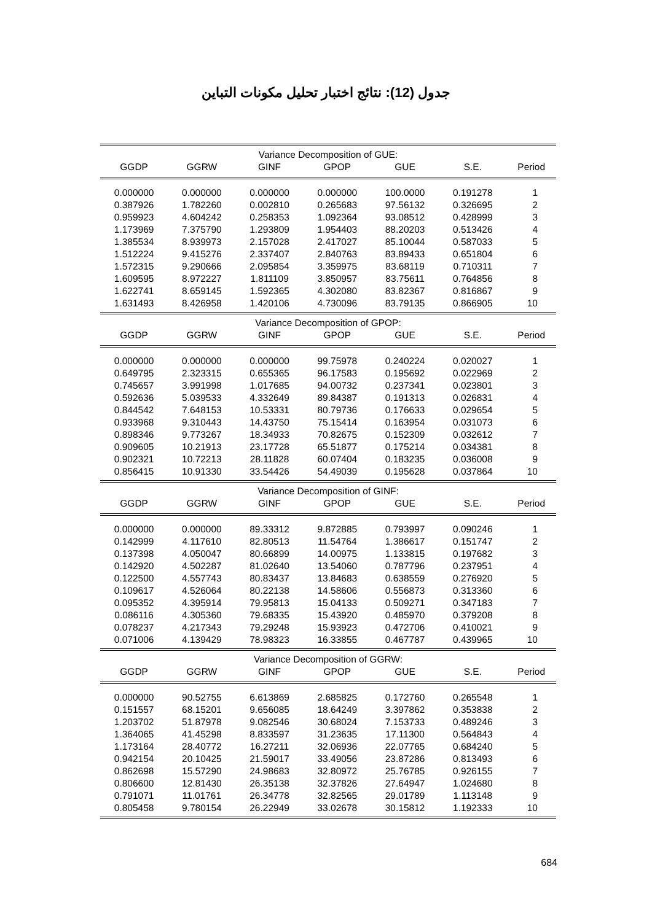جدول (12): نتائج اختبار تحليل مكونات التباين
| Variance Decomposition of GUE: | | | | | | |
| GGDP | GGRW | GINF | GPOP | GUE | S.E. | Period |
| 0.000000 | 0.000000 | 0.000000 | 0.000000 | 100.0000 | 0.191278 | 1 |
| 0.387926 | 1.782260 | 0.002810 | 0.265683 | 97.56132 | 0.326695 | 2 |
| 0.959923 | 4.604242 | 0.258353 | 1.092364 | 93.08512 | 0.428999 | 3 |
| 1.173969 | 7.375790 | 1.293809 | 1.954403 | 88.20203 | 0.513426 | 4 |
| 1.385534 | 8.939973 | 2.157028 | 2.417027 | 85.10044 | 0.587033 | 5 |
| 1.512224 | 9.415276 | 2.337407 | 2.840763 | 83.89433 | 0.651804 | 6 |
| 1.572315 | 9.290666 | 2.095854 | 3.359975 | 83.68119 | 0.710311 | 7 |
| 1.609595 | 8.972227 | 1.811109 | 3.850957 | 83.75611 | 0.764856 | 8 |
| 1.622741 | 8.659145 | 1.592365 | 4.302080 | 83.82367 | 0.816867 | 9 |
| 1.631493 | 8.426958 | 1.420106 | 4.730096 | 83.79135 | 0.866905 | 10 |
| Variance Decomposition of GPOP: | | | | | | |
| GGDP | GGRW | GINF | GPOP | GUE | S.E. | Period |
| 0.000000 | 0.000000 | 0.000000 | 99.75978 | 0.240224 | 0.020027 | 1 |
| 0.649795 | 2.323315 | 0.655365 | 96.17583 | 0.195692 | 0.022969 | 2 |
| 0.745657 | 3.991998 | 1.017685 | 94.00732 | 0.237341 | 0.023801 | 3 |
| 0.592636 | 5.039533 | 4.332649 | 89.84387 | 0.191313 | 0.026831 | 4 |
| 0.844542 | 7.648153 | 10.53331 | 80.79736 | 0.176633 | 0.029654 | 5 |
| 0.933968 | 9.310443 | 14.43750 | 75.15414 | 0.163954 | 0.031073 | 6 |
| 0.898346 | 9.773267 | 18.34933 | 70.82675 | 0.152309 | 0.032612 | 7 |
| 0.909605 | 10.21913 | 23.17728 | 65.51877 | 0.175214 | 0.034381 | 8 |
| 0.902321 | 10.72213 | 28.11828 | 60.07404 | 0.183235 | 0.036008 | 9 |
| 0.856415 | 10.91330 | 33.54426 | 54.49039 | 0.195628 | 0.037864 | 10 |
| Variance Decomposition of GINF: | | | | | | |
| GGDP | GGRW | GINF | GPOP | GUE | S.E. | Period |
| 0.000000 | 0.000000 | 89.33312 | 9.872885 | 0.793997 | 0.090246 | 1 |
| 0.142999 | 4.117610 | 82.80513 | 11.54764 | 1.386617 | 0.151747 | 2 |
| 0.137398 | 4.050047 | 80.66899 | 14.00975 | 1.133815 | 0.197682 | 3 |
| 0.142920 | 4.502287 | 81.02640 | 13.54060 | 0.787796 | 0.237951 | 4 |
| 0.122500 | 4.557743 | 80.83437 | 13.84683 | 0.638559 | 0.276920 | 5 |
| 0.109617 | 4.526064 | 80.22138 | 14.58606 | 0.556873 | 0.313360 | 6 |
| 0.095352 | 4.395914 | 79.95813 | 15.04133 | 0.509271 | 0.347183 | 7 |
| 0.086116 | 4.305360 | 79.68335 | 15.43920 | 0.485970 | 0.379208 | 8 |
| 0.078237 | 4.217343 | 79.29248 | 15.93923 | 0.472706 | 0.410021 | 9 |
| 0.071006 | 4.139429 | 78.98323 | 16.33855 | 0.467787 | 0.439965 | 10 |
| Variance Decomposition of GGRW: | | | | | | |
| GGDP | GGRW | GINF | GPOP | GUE | S.E. | Period |
| 0.000000 | 90.52755 | 6.613869 | 2.685825 | 0.172760 | 0.265548 | 1 |
| 0.151557 | 68.15201 | 9.656085 | 18.64249 | 3.397862 | 0.353838 | 2 |
| 1.203702 | 51.87978 | 9.082546 | 30.68024 | 7.153733 | 0.489246 | 3 |
| 1.364065 | 41.45298 | 8.833597 | 31.23635 | 17.11300 | 0.564843 | 4 |
| 1.173164 | 28.40772 | 16.27211 | 32.06936 | 22.07765 | 0.684240 | 5 |
| 0.942154 | 20.10425 | 21.59017 | 33.49056 | 23.87286 | 0.813493 | 6 |
| 0.862698 | 15.57290 | 24.98683 | 32.80972 | 25.76785 | 0.926155 | 7 |
| 0.806600 | 12.81430 | 26.35138 | 32.37826 | 27.64947 | 1.024680 | 8 |
| 0.791071 | 11.01761 | 26.34778 | 32.82565 | 29.01789 | 1.113148 | 9 |
| 0.805458 | 9.780154 | 26.22949 | 33.02678 | 30.15812 | 1.192333 | 10 |
684